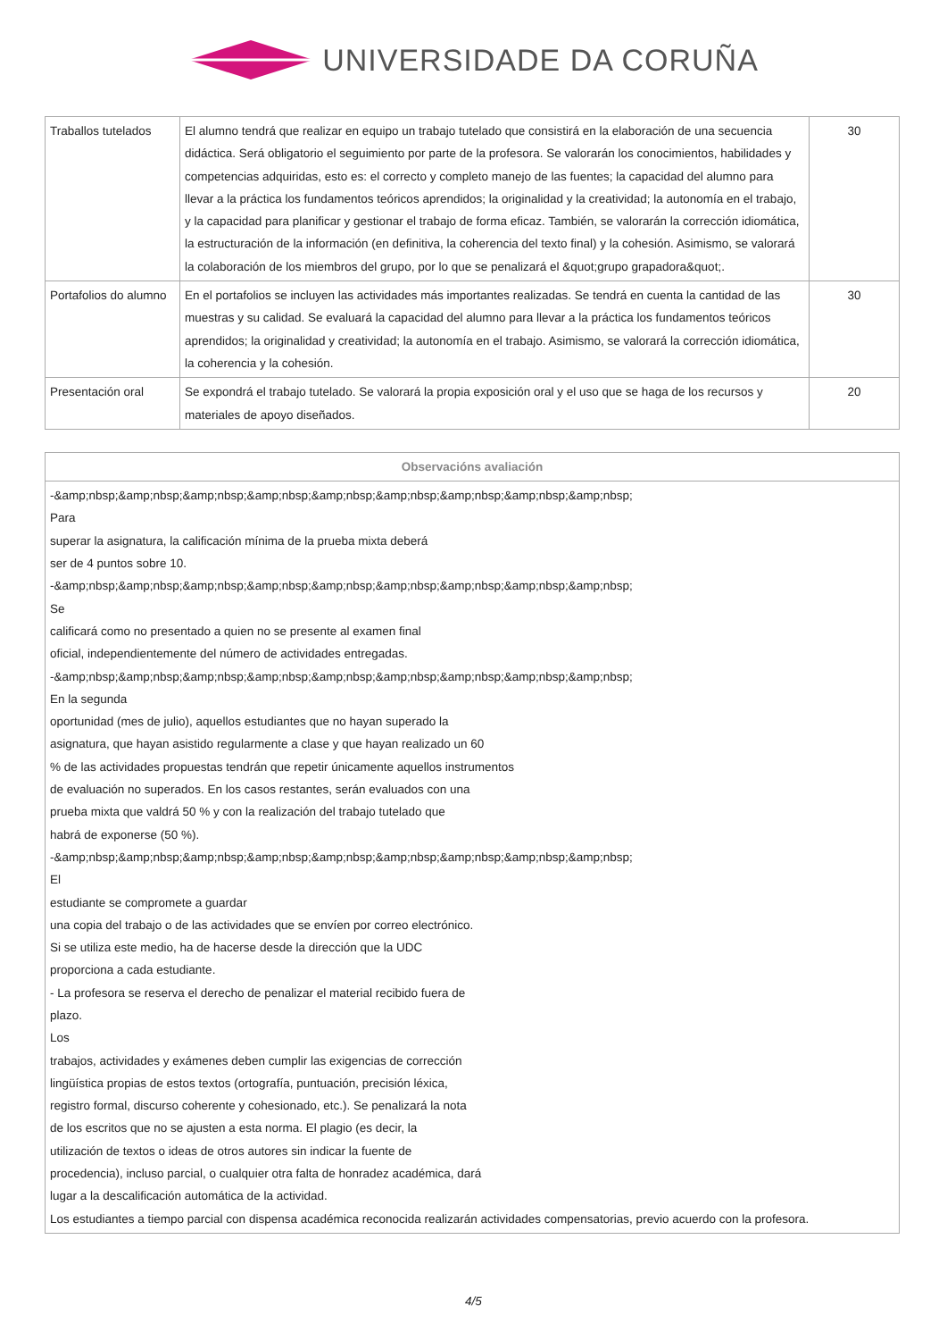UNIVERSIDADE DA CORUÑA
| Traballos tutelados | El alumno tendrá que realizar en equipo un trabajo tutelado que consistirá en la elaboración de una secuencia didáctica. Será obligatorio el seguimiento por parte de la profesora. Se valorarán los conocimientos, habilidades y competencias adquiridas, esto es: el correcto y completo manejo de las fuentes; la capacidad del alumno para llevar a la práctica los fundamentos teóricos aprendidos; la originalidad y la creatividad; la autonomía en el trabajo, y la capacidad para planificar y gestionar el trabajo de forma eficaz. También, se valorarán la corrección idiomática, la estructuración de la información (en definitiva, la coherencia del texto final) y la cohesión. Asimismo, se valorará la colaboración de los miembros del grupo, por lo que se penalizará el &quot;grupo grapadora&quot;. | 30 |
| Portafolios do alumno | En el portafolios se incluyen las actividades más importantes realizadas. Se tendrá en cuenta la cantidad de las muestras y su calidad. Se evaluará la capacidad del alumno para llevar a la práctica los fundamentos teóricos aprendidos; la originalidad y creatividad; la autonomía en el trabajo. Asimismo, se valorará la corrección idiomática, la coherencia y la cohesión. | 30 |
| Presentación oral | Se expondrá el trabajo tutelado. Se valorará la propia exposición oral y el uso que se haga de los recursos y materiales de apoyo diseñados. | 20 |
| Observacións avaliación |
| --- |
| -&amp;nbsp;&amp;nbsp;&amp;nbsp;&amp;nbsp;&amp;nbsp;&amp;nbsp;&amp;nbsp;&amp;nbsp;&amp;nbsp; Para superar la asignatura, la calificación mínima de la prueba mixta deberá ser de 4 puntos sobre 10. -&amp;nbsp;&amp;nbsp;&amp;nbsp;&amp;nbsp;&amp;nbsp;&amp;nbsp;&amp;nbsp;&amp;nbsp;&amp;nbsp; Se calificará como no presentado a quien no se presente al examen final oficial, independientemente del número de actividades entregadas. -&amp;nbsp;&amp;nbsp;&amp;nbsp;&amp;nbsp;&amp;nbsp;&amp;nbsp;&amp;nbsp;&amp;nbsp;&amp;nbsp; En la segunda oportunidad (mes de julio), aquellos estudiantes que no hayan superado la asignatura, que hayan asistido regularmente a clase y que hayan realizado un 60 % de las actividades propuestas tendrán que repetir únicamente aquellos instrumentos de evaluación no superados. En los casos restantes, serán evaluados con una prueba mixta que valdrá 50 % y con la realización del trabajo tutelado que habrá de exponerse (50 %). -&amp;nbsp;&amp;nbsp;&amp;nbsp;&amp;nbsp;&amp;nbsp;&amp;nbsp;&amp;nbsp;&amp;nbsp;&amp;nbsp; El estudiante se compromete a guardar una copia del trabajo o de las actividades que se envíen por correo electrónico. Si se utiliza este medio, ha de hacerse desde la dirección que la UDC proporciona a cada estudiante. - La profesora se reserva el derecho de penalizar el material recibido fuera de plazo. Los trabajos, actividades y exámenes deben cumplir las exigencias de corrección lingüística propias de estos textos (ortografía, puntuación, precisión léxica, registro formal, discurso coherente y cohesionado, etc.). Se penalizará la nota de los escritos que no se ajusten a esta norma. El plagio (es decir, la utilización de textos o ideas de otros autores sin indicar la fuente de procedencia), incluso parcial, o cualquier otra falta de honradez académica, dará lugar a la descalificación automática de la actividad. Los estudiantes a tiempo parcial con dispensa académica reconocida realizarán actividades compensatorias, previo acuerdo con la profesora. |
4/5